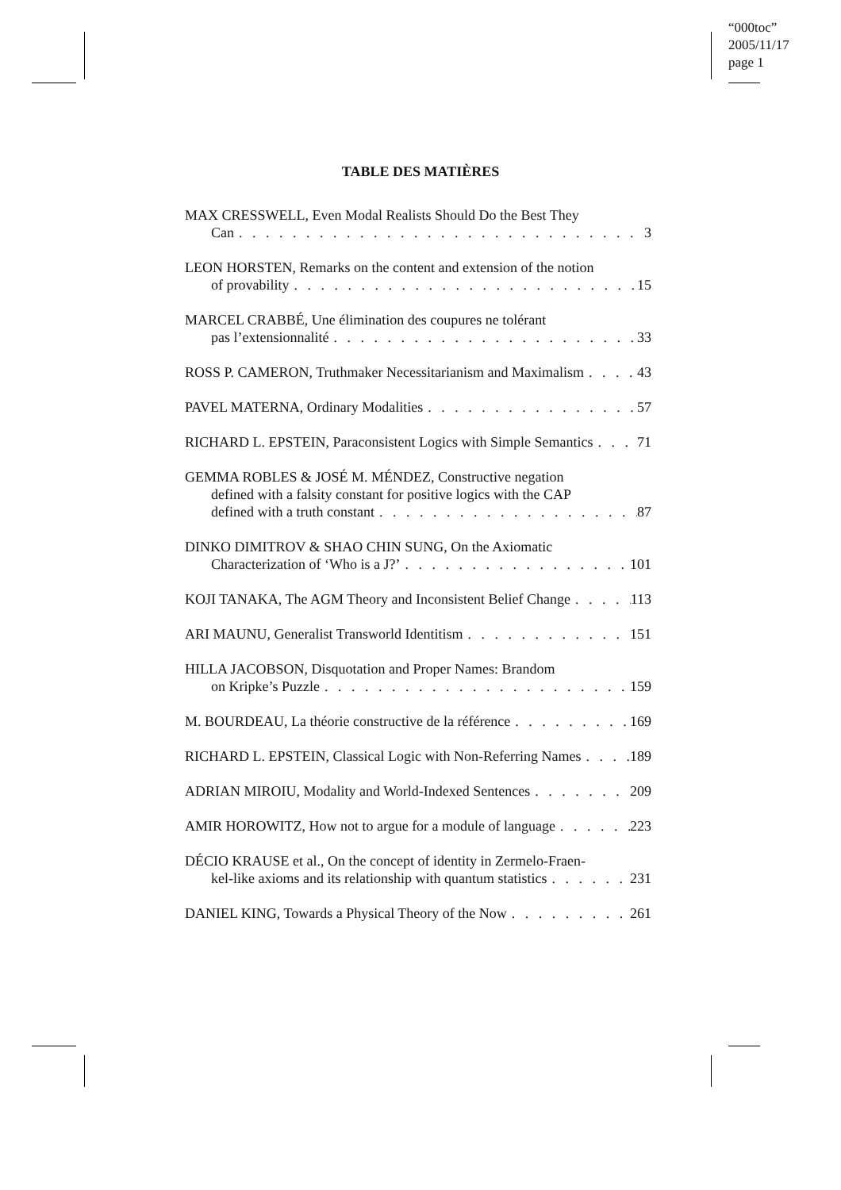“000toc”
2005/11/17
page 1
TABLE DES MATIÈRES
MAX CRESSWELL, Even Modal Realists Should Do the Best They
Can 3
LEON HORSTEN, Remarks on the content and extension of the notion
of provability 15
MARCEL CRABBÉ, Une élimination des coupures ne tolérant
pas l’extensionnalité 33
ROSS P. CAMERON, Truthmaker Necessitarianism and Maximalism 43
PAVEL MATERNA, Ordinary Modalities 57
RICHARD L. EPSTEIN, Paraconsistent Logics with Simple Semantics 71
GEMMA ROBLES & JOSÉ M. MÉNDEZ, Constructive negation
defined with a falsity constant for positive logics with the CAP
defined with a truth constant 87
DINKO DIMITROV & SHAO CHIN SUNG, On the Axiomatic
Characterization of ‘Who is a J?’ 101
KOJI TANAKA, The AGM Theory and Inconsistent Belief Change 113
ARI MAUNU, Generalist Transworld Identitism 151
HILLA JACOBSON, Disquotation and Proper Names: Brandom
on Kripke’s Puzzle 159
M. BOURDEAU, La théorie constructive de la référence 169
RICHARD L. EPSTEIN, Classical Logic with Non-Referring Names 189
ADRIAN MIROIU, Modality and World-Indexed Sentences 209
AMIR HOROWITZ, How not to argue for a module of language 223
DÉCIO KRAUSE et al., On the concept of identity in Zermelo-Fraen-
kel-like axioms and its relationship with quantum statistics 231
DANIEL KING, Towards a Physical Theory of the Now 261